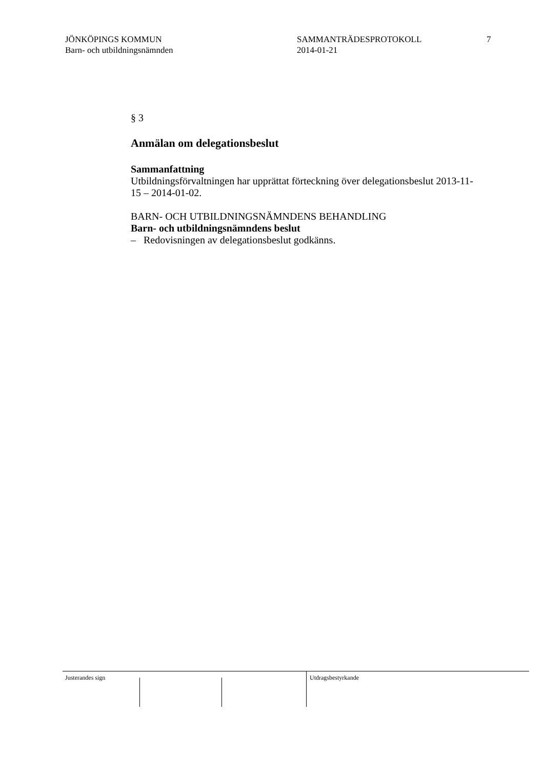JÖNKÖPINGS KOMMUN
Barn- och utbildningsnämnden
SAMMANTRÄDESPROTOKOLL
2014-01-21
7
§ 3
Anmälan om delegationsbeslut
Sammanfattning
Utbildningsförvaltningen har upprättat förteckning över delegationsbeslut 2013-11-15 – 2014-01-02.
BARN- OCH UTBILDNINGSNÄMNDENS BEHANDLING
Barn- och utbildningsnämndens beslut
– Redovisningen av delegationsbeslut godkänns.
Justerandes sign Utdragsbestyrkande